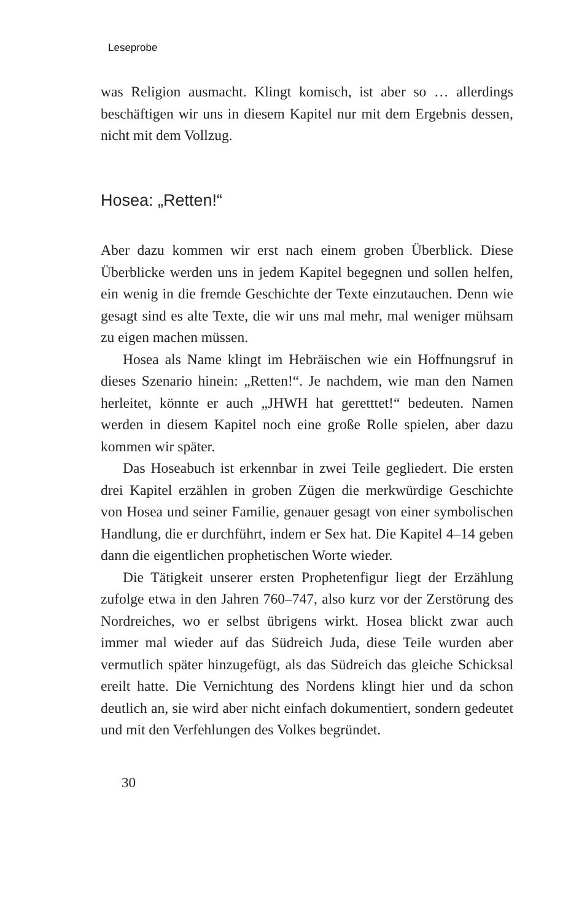Leseprobe
was Religion ausmacht. Klingt komisch, ist aber so … allerdings beschäftigen wir uns in diesem Kapitel nur mit dem Ergebnis dessen, nicht mit dem Vollzug.
Hosea: „Retten!“
Aber dazu kommen wir erst nach einem groben Überblick. Diese Überblicke werden uns in jedem Kapitel begegnen und sollen helfen, ein wenig in die fremde Geschichte der Texte einzutauchen. Denn wie gesagt sind es alte Texte, die wir uns mal mehr, mal weniger mühsam zu eigen machen müssen.
Hosea als Name klingt im Hebräischen wie ein Hoffnungsruf in dieses Szenario hinein: „Retten!“. Je nachdem, wie man den Namen herleitet, könnte er auch „JHWH hat geretttet!“ bedeuten. Namen werden in diesem Kapitel noch eine große Rolle spielen, aber dazu kommen wir später.
Das Hoseabuch ist erkennbar in zwei Teile gegliedert. Die ersten drei Kapitel erzählen in groben Zügen die merkwürdige Geschichte von Hosea und seiner Familie, genauer gesagt von einer symbolischen Handlung, die er durchführt, indem er Sex hat. Die Kapitel 4–14 geben dann die eigentlichen prophetischen Worte wieder.
Die Tätigkeit unserer ersten Prophetenfigur liegt der Erzählung zufolge etwa in den Jahren 760–747, also kurz vor der Zerstörung des Nordreiches, wo er selbst übrigens wirkt. Hosea blickt zwar auch immer mal wieder auf das Südreich Juda, diese Teile wurden aber vermutlich später hinzugefügt, als das Südreich das gleiche Schicksal ereilt hatte. Die Vernichtung des Nordens klingt hier und da schon deutlich an, sie wird aber nicht einfach dokumentiert, sondern gedeutet und mit den Verfehlungen des Volkes begründet.
30